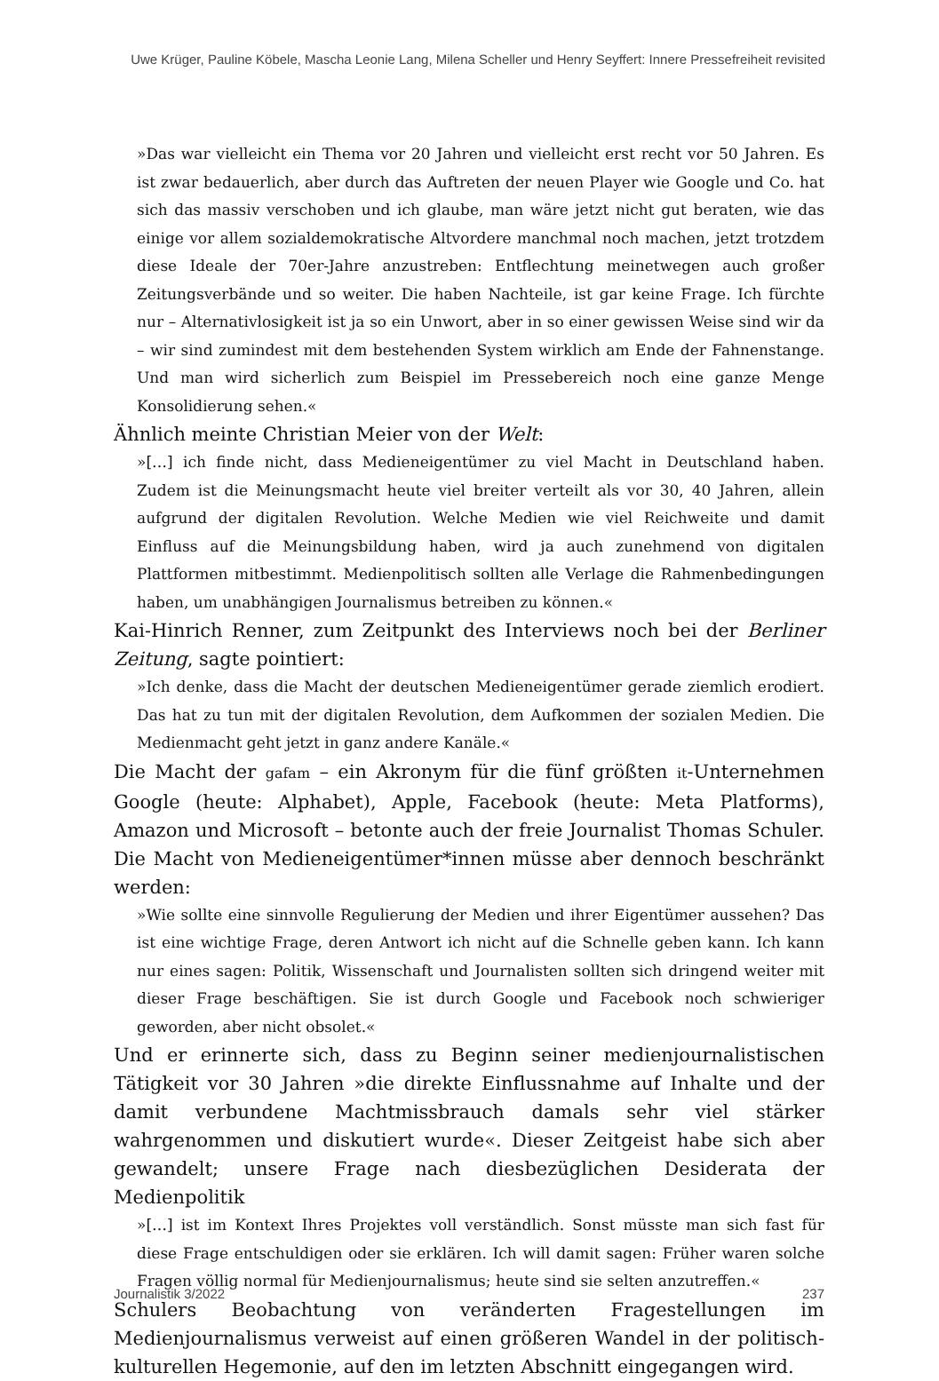Uwe Krüger, Pauline Köbele, Mascha Leonie Lang, Milena Scheller und Henry Seyffert: Innere Pressefreiheit revisited
»Das war vielleicht ein Thema vor 20 Jahren und vielleicht erst recht vor 50 Jahren. Es ist zwar bedauerlich, aber durch das Auftreten der neuen Player wie Google und Co. hat sich das massiv verschoben und ich glaube, man wäre jetzt nicht gut beraten, wie das einige vor allem sozialdemokratische Altvordere manchmal noch machen, jetzt trotzdem diese Ideale der 70er-Jahre anzustreben: Entflechtung meinetwegen auch großer Zeitungsverbände und so weiter. Die haben Nachteile, ist gar keine Frage. Ich fürchte nur – Alternativlosigkeit ist ja so ein Unwort, aber in so einer gewissen Weise sind wir da – wir sind zumindest mit dem bestehenden System wirklich am Ende der Fahnenstange. Und man wird sicherlich zum Beispiel im Pressebereich noch eine ganze Menge Konsolidierung sehen.«
Ähnlich meinte Christian Meier von der Welt:
»[…] ich finde nicht, dass Medieneigentümer zu viel Macht in Deutschland haben. Zudem ist die Meinungsmacht heute viel breiter verteilt als vor 30, 40 Jahren, allein aufgrund der digitalen Revolution. Welche Medien wie viel Reichweite und damit Einfluss auf die Meinungsbildung haben, wird ja auch zunehmend von digitalen Plattformen mitbestimmt. Medienpolitisch sollten alle Verlage die Rahmenbedingungen haben, um unabhängigen Journalismus betreiben zu können.«
Kai-Hinrich Renner, zum Zeitpunkt des Interviews noch bei der Berliner Zeitung, sagte pointiert:
»Ich denke, dass die Macht der deutschen Medieneigentümer gerade ziemlich erodiert. Das hat zu tun mit der digitalen Revolution, dem Aufkommen der sozialen Medien. Die Medienmacht geht jetzt in ganz andere Kanäle.«
Die Macht der gafam – ein Akronym für die fünf größten it-Unternehmen Google (heute: Alphabet), Apple, Facebook (heute: Meta Platforms), Amazon und Microsoft – betonte auch der freie Journalist Thomas Schuler. Die Macht von Medieneigentümer*innen müsse aber dennoch beschränkt werden:
»Wie sollte eine sinnvolle Regulierung der Medien und ihrer Eigentümer aussehen? Das ist eine wichtige Frage, deren Antwort ich nicht auf die Schnelle geben kann. Ich kann nur eines sagen: Politik, Wissenschaft und Journalisten sollten sich dringend weiter mit dieser Frage beschäftigen. Sie ist durch Google und Facebook noch schwieriger geworden, aber nicht obsolet.«
Und er erinnerte sich, dass zu Beginn seiner medienjournalistischen Tätigkeit vor 30 Jahren »die direkte Einflussnahme auf Inhalte und der damit verbundene Machtmissbrauch damals sehr viel stärker wahrgenommen und diskutiert wurde«. Dieser Zeitgeist habe sich aber gewandelt; unsere Frage nach diesbezüglichen Desiderata der Medienpolitik
»[…] ist im Kontext Ihres Projektes voll verständlich. Sonst müsste man sich fast für diese Frage entschuldigen oder sie erklären. Ich will damit sagen: Früher waren solche Fragen völlig normal für Medienjournalismus; heute sind sie selten anzutreffen.«
Schulers Beobachtung von veränderten Fragestellungen im Medienjournalismus verweist auf einen größeren Wandel in der politisch-kulturellen Hegemonie, auf den im letzten Abschnitt eingegangen wird.
Journalistik 3/2022 237